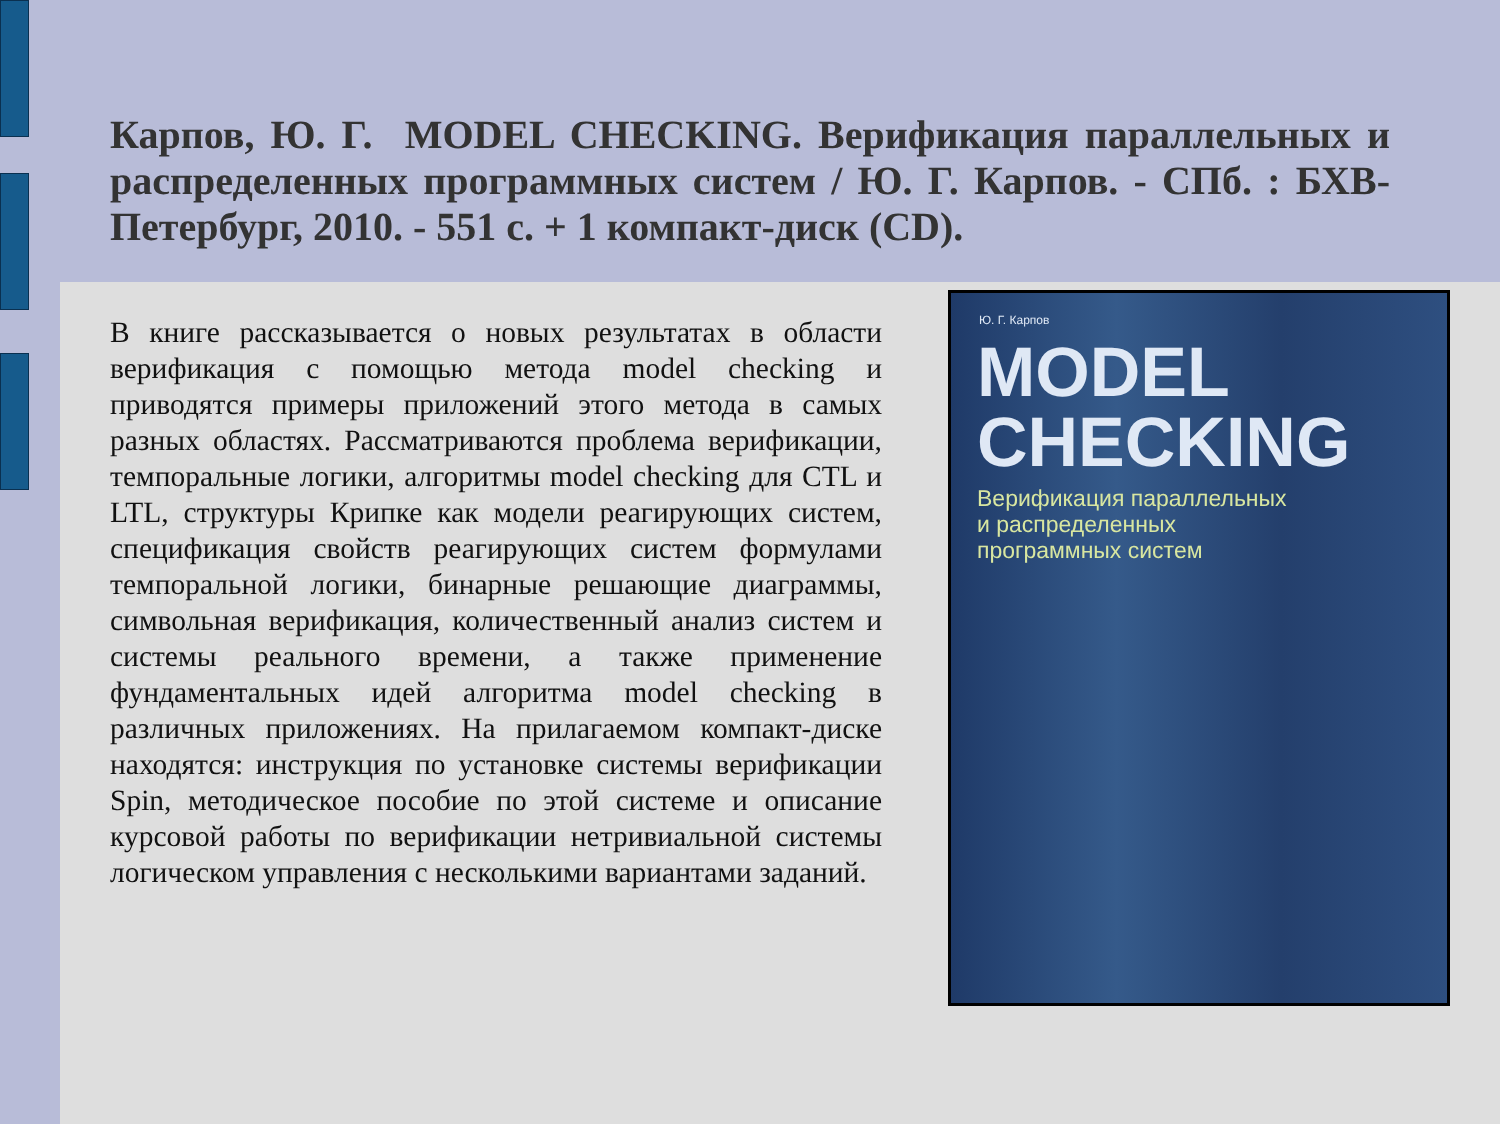Карпов, Ю. Г. MODEL CHECKING. Верификация параллельных и распределенных программных систем / Ю. Г. Карпов. - СПб. : БХВ-Петербург, 2010. - 551 с. + 1 компакт-диск (CD).
В книге рассказывается о новых результатах в области верификация с помощью метода model checking и приводятся примеры приложений этого метода в самых разных областях. Рассматриваются проблема верификации, темпоральные логики, алгоритмы model checking для CTL и LTL, структуры Крипке как модели реагирующих систем, спецификация свойств реагирующих систем формулами темпоральной логики, бинарные решающие диаграммы, символьная верификация, количественный анализ систем и системы реального времени, а также применение фундаментальных идей алгоритма model checking в различных приложениях. На прилагаемом компакт-диске находятся: инструкция по установке системы верификации Spin, методическое пособие по этой системе и описание курсовой работы по верификации нетривиальной системы логическом управления с несколькими вариантами заданий.
Ю. Г. Карпов
MODEL
CHECKING
Верификация параллельных
и распределенных
программных систем